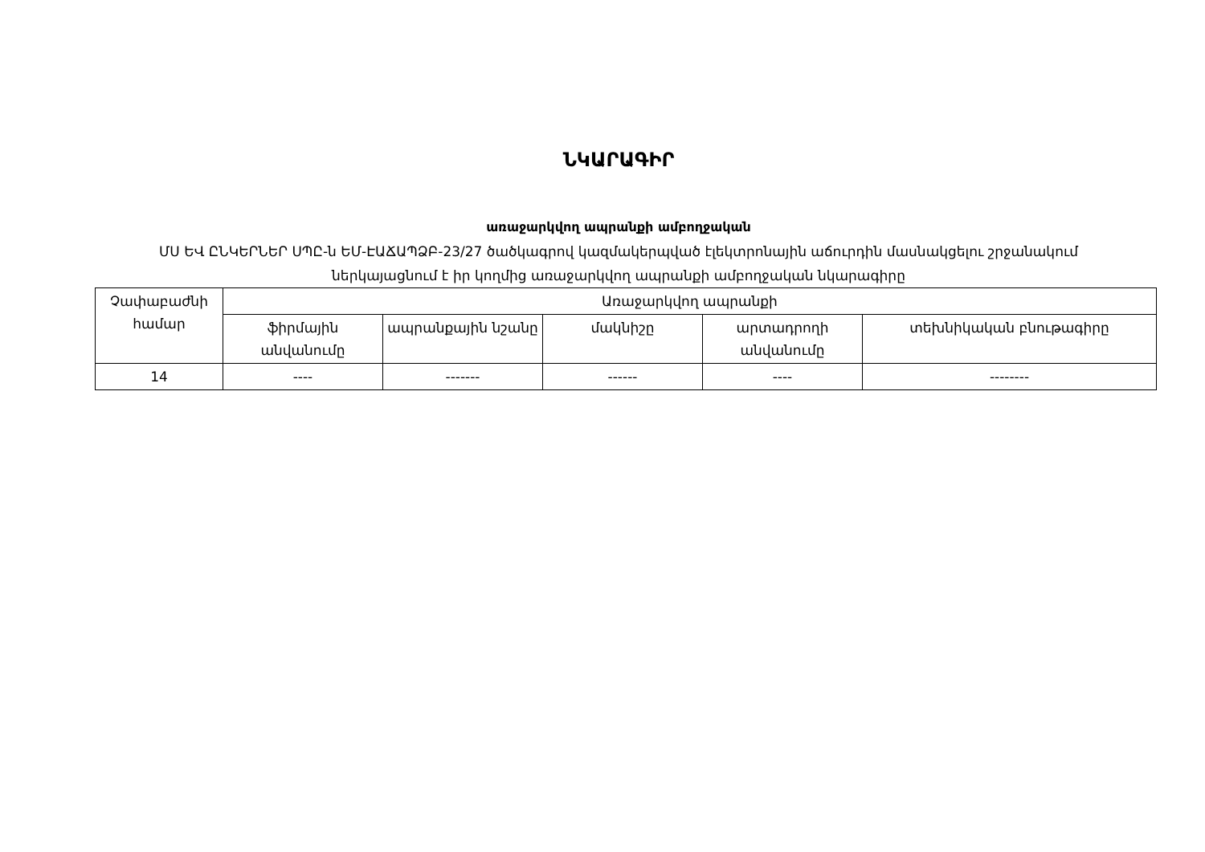ՆԿԱՐԱԳԻՐ
առաջարկվող ապրանքի ամբողջական
ՄՍ ԵՎ ԸՆԿԵՐՆԵՐ ՍՊԸ-ն ԵՄ-ԷԱՃԱՊՁԲ-23/27 ծածկագրով կազմակերպված էլեկտրոնային աճուրդին մասնակցելու շրջանակում
ներկայացնում է իր կողմից առաջարկվող ապրանքի ամբողջական նկարագիրը
| Չափաբաժնի համար | Առաջարկվող ապրանքի | | | | |
| --- | --- | --- | --- | --- | --- |
| | ֆիրմային անվանումը | ապրանքային նշանը | մակնիշը | արտադրողի անվանումը | տեխնիկական բնութագիրը |
| 14 | ---- | ------- | ------ | ---- | -------- |